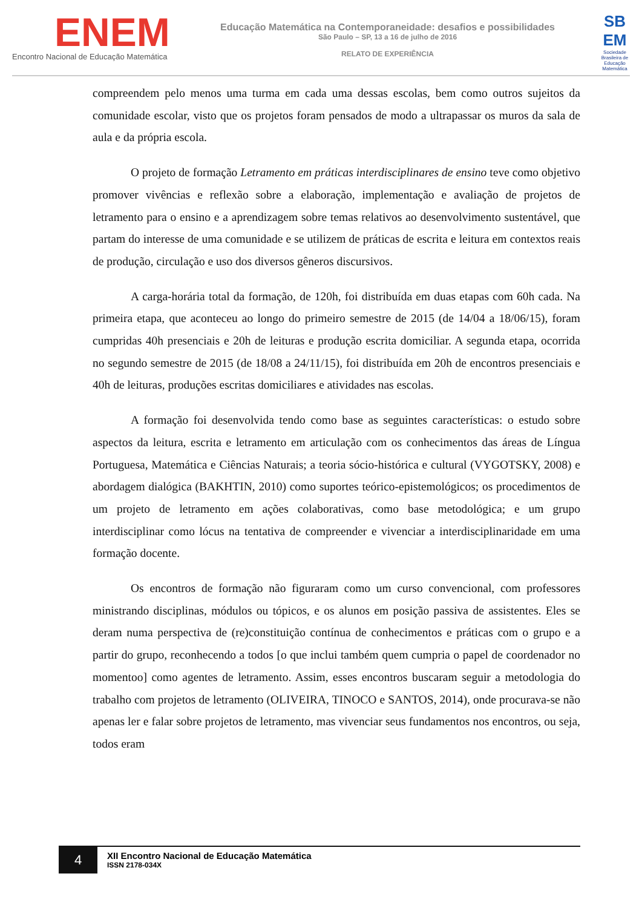ENEM
Encontro Nacional de Educação Matemática
Educação Matemática na Contemporaneidade: desafios e possibilidades
São Paulo – SP, 13 a 16 de julho de 2016
RELATO DE EXPERIÊNCIA
SB EM
Sociedade Brasileira de Educação Matemática
compreendem pelo menos uma turma em cada uma dessas escolas, bem como outros sujeitos da comunidade escolar, visto que os projetos foram pensados de modo a ultrapassar os muros da sala de aula e da própria escola.
O projeto de formação Letramento em práticas interdisciplinares de ensino teve como objetivo promover vivências e reflexão sobre a elaboração, implementação e avaliação de projetos de letramento para o ensino e a aprendizagem sobre temas relativos ao desenvolvimento sustentável, que partam do interesse de uma comunidade e se utilizem de práticas de escrita e leitura em contextos reais de produção, circulação e uso dos diversos gêneros discursivos.
A carga-horária total da formação, de 120h, foi distribuída em duas etapas com 60h cada. Na primeira etapa, que aconteceu ao longo do primeiro semestre de 2015 (de 14/04 a 18/06/15), foram cumpridas 40h presenciais e 20h de leituras e produção escrita domiciliar. A segunda etapa, ocorrida no segundo semestre de 2015 (de 18/08 a 24/11/15), foi distribuída em 20h de encontros presenciais e 40h de leituras, produções escritas domiciliares e atividades nas escolas.
A formação foi desenvolvida tendo como base as seguintes características: o estudo sobre aspectos da leitura, escrita e letramento em articulação com os conhecimentos das áreas de Língua Portuguesa, Matemática e Ciências Naturais; a teoria sócio-histórica e cultural (VYGOTSKY, 2008) e abordagem dialógica (BAKHTIN, 2010) como suportes teórico-epistemológicos; os procedimentos de um projeto de letramento em ações colaborativas, como base metodológica; e um grupo interdisciplinar como lócus na tentativa de compreender e vivenciar a interdisciplinaridade em uma formação docente.
Os encontros de formação não figuraram como um curso convencional, com professores ministrando disciplinas, módulos ou tópicos, e os alunos em posição passiva de assistentes. Eles se deram numa perspectiva de (re)constituição contínua de conhecimentos e práticas com o grupo e a partir do grupo, reconhecendo a todos [o que inclui também quem cumpria o papel de coordenador no momentoo] como agentes de letramento. Assim, esses encontros buscaram seguir a metodologia do trabalho com projetos de letramento (OLIVEIRA, TINOCO e SANTOS, 2014), onde procurava-se não apenas ler e falar sobre projetos de letramento, mas vivenciar seus fundamentos nos encontros, ou seja, todos eram
4
XII Encontro Nacional de Educação Matemática
ISSN 2178-034X